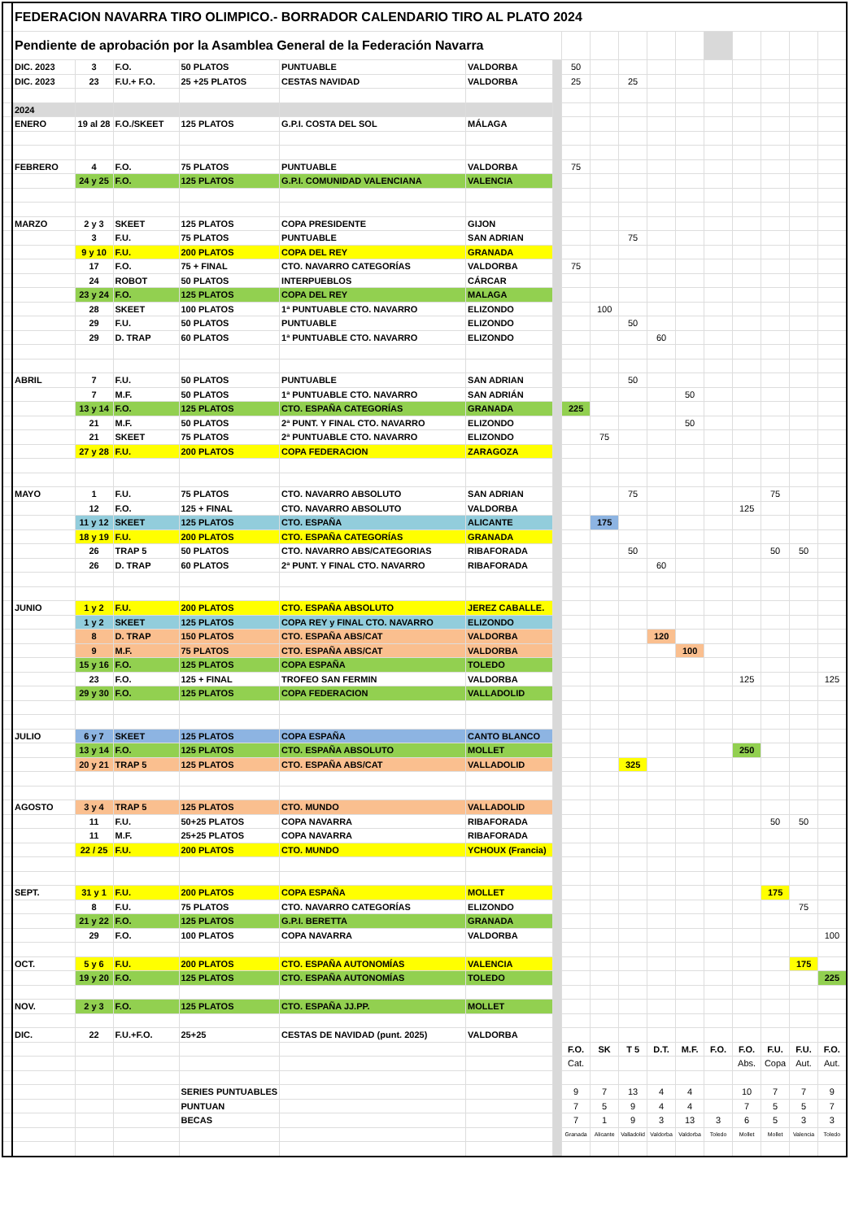| | FEDERACION NAVARRA TIRO OLIMPICO.- BORRADOR CALENDARIO TIRO AL PLATO 2024 | | | | | | | | | | | | | | | | |
| | Pendiente de aprobación por la Asamblea General de la Federación Navarra | | | | | | | | | | | | | | | | |
| | DIC. 2023 | 3 | F.O. | 50 PLATOS | PUNTUABLE | VALDORBA | | 50 | | | | | | | | | |
| | DIC. 2023 | 23 | F.U.+ F.O. | 25 +25 PLATOS | CESTAS NAVIDAD | VALDORBA | | 25 | | 25 | | | | | | | |
| | 2024 | | | | | | | | | | | | | | | | |
| | ENERO | 19 al 28 | F.O./SKEET | 125 PLATOS | G.P.I. COSTA DEL SOL | MÁLAGA | | | | | | | | | | | |
| | FEBRERO | 4 | F.O. | 75 PLATOS | PUNTUABLE | VALDORBA | | 75 | | | | | | | | | |
| | | 24 y 25 | F.O. | 125 PLATOS | G.P.I. COMUNIDAD VALENCIANA | VALENCIA | | | | | | | | | | | |
| | MARZO | 2 y 3 | SKEET | 125 PLATOS | COPA PRESIDENTE | GIJON | | | | | | | | | | | |
| | | 3 | F.U. | 75 PLATOS | PUNTUABLE | SAN ADRIAN | | | | 75 | | | | | | | |
| | | 9 y 10 | F.U. | 200 PLATOS | COPA DEL REY | GRANADA | | | | | | | | | | | |
| | | 17 | F.O. | 75 + FINAL | CTO. NAVARRO CATEGORÍAS | VALDORBA | | 75 | | | | | | | | | |
| | | 24 | ROBOT | 50 PLATOS | INTERPUEBLOS | CÁRCAR | | | | | | | | | | | |
| | | 23 y 24 | F.O. | 125 PLATOS | COPA DEL REY | MALAGA | | | | | | | | | | | |
| | | 28 | SKEET | 100 PLATOS | 1ª PUNTUABLE CTO. NAVARRO | ELIZONDO | | | 100 | | | | | | | | |
| | | 29 | F.U. | 50 PLATOS | PUNTUABLE | ELIZONDO | | | | 50 | | | | | | | |
| | | 29 | D. TRAP | 60 PLATOS | 1ª PUNTUABLE CTO. NAVARRO | ELIZONDO | | | | | 60 | | | | | | |
| | ABRIL | 7 | F.U. | 50 PLATOS | PUNTUABLE | SAN ADRIAN | | | | 50 | | | | | | | |
| | | 7 | M.F. | 50 PLATOS | 1ª PUNTUABLE CTO. NAVARRO | SAN ADRIÁN | | | | | | 50 | | | | | |
| | | 13 y 14 | F.O. | 125 PLATOS | CTO. ESPAÑA CATEGORÍAS | GRANADA | | 225 | | | | | | | | | |
| | | 21 | M.F. | 50 PLATOS | 2ª PUNT. Y FINAL CTO. NAVARRO | ELIZONDO | | | | | | 50 | | | | | |
| | | 21 | SKEET | 75 PLATOS | 2ª PUNTUABLE CTO. NAVARRO | ELIZONDO | | | 75 | | | | | | | | |
| | | 27 y 28 | F.U. | 200 PLATOS | COPA FEDERACION | ZARAGOZA | | | | | | | | | | | |
| | MAYO | 1 | F.U. | 75 PLATOS | CTO. NAVARRO ABSOLUTO | SAN ADRIAN | | | | 75 | | | | | 75 | | |
| | | 12 | F.O. | 125 + FINAL | CTO. NAVARRO ABSOLUTO | VALDORBA | | | | | | | | 125 | | | |
| | | 11 y 12 | SKEET | 125 PLATOS | CTO. ESPAÑA | ALICANTE | | | 175 | | | | | | | | |
| | | 18 y 19 | F.U. | 200 PLATOS | CTO. ESPAÑA CATEGORÍAS | GRANADA | | | | | | | | | | | |
| | | 26 | TRAP 5 | 50 PLATOS | CTO. NAVARRO ABS/CATEGORIAS | RIBAFORADA | | | | 50 | | | | | 50 | 50 | |
| | | 26 | D. TRAP | 60 PLATOS | 2ª PUNT. Y FINAL CTO. NAVARRO | RIBAFORADA | | | | | 60 | | | | | | |
| | JUNIO | 1 y 2 | F.U. | 200 PLATOS | CTO. ESPAÑA ABSOLUTO | JEREZ CABALLE. | | | | | | | | | | | |
| | | 1 y 2 | SKEET | 125 PLATOS | COPA REY y FINAL CTO. NAVARRO | ELIZONDO | | | | | | | | | | | |
| | | 8 | D. TRAP | 150 PLATOS | CTO. ESPAÑA ABS/CAT | VALDORBA | | | | | 120 | | | | | | |
| | | 9 | M.F. | 75 PLATOS | CTO. ESPAÑA ABS/CAT | VALDORBA | | | | | | 100 | | | | | |
| | | 15 y 16 | F.O. | 125 PLATOS | COPA ESPAÑA | TOLEDO | | | | | | | | | | | |
| | | 23 | F.O. | 125 + FINAL | TROFEO SAN FERMIN | VALDORBA | | | | | | | | 125 | | | 125 |
| | | 29 y 30 | F.O. | 125 PLATOS | COPA FEDERACION | VALLADOLID | | | | | | | | | | | |
| | JULIO | 6 y 7 | SKEET | 125 PLATOS | COPA ESPAÑA | CANTO BLANCO | | | | | | | | | | | |
| | | 13 y 14 | F.O. | 125 PLATOS | CTO. ESPAÑA ABSOLUTO | MOLLET | | | | | | | | 250 | | | |
| | | 20 y 21 | TRAP 5 | 125 PLATOS | CTO. ESPAÑA ABS/CAT | VALLADOLID | | | | 325 | | | | | | | |
| | AGOSTO | 3 y 4 | TRAP 5 | 125 PLATOS | CTO. MUNDO | VALLADOLID | | | | | | | | | | | |
| | | 11 | F.U. | 50+25 PLATOS | COPA NAVARRA | RIBAFORADA | | | | | | | | | 50 | 50 | |
| | | 11 | M.F. | 25+25 PLATOS | COPA NAVARRA | RIBAFORADA | | | | | | | | | | | |
| | | 22 / 25 | F.U. | 200 PLATOS | CTO. MUNDO | YCHOUX (Francia) | | | | | | | | | | | |
| | SEPT. | 31 y 1 | F.U. | 200 PLATOS | COPA ESPAÑA | MOLLET | | | | | | | | | 175 | | |
| | | 8 | F.U. | 75 PLATOS | CTO. NAVARRO CATEGORÍAS | ELIZONDO | | | | | | | | | | 75 | |
| | | 21 y 22 | F.O. | 125 PLATOS | G.P.I. BERETTA | GRANADA | | | | | | | | | | | |
| | | 29 | F.O. | 100 PLATOS | COPA NAVARRA | VALDORBA | | | | | | | | | | | 100 |
| | OCT. | 5 y 6 | F.U. | 200 PLATOS | CTO. ESPAÑA AUTONOMÍAS | VALENCIA | | | | | | | | | | 175 | |
| | | 19 y 20 | F.O. | 125 PLATOS | CTO. ESPAÑA AUTONOMÍAS | TOLEDO | | | | | | | | | | | 225 |
| | NOV. | 2 y 3 | F.O. | 125 PLATOS | CTO. ESPAÑA JJ.PP. | MOLLET | | | | | | | | | | | |
| | DIC. | 22 | F.U.+F.O. | 25+25 | CESTAS DE NAVIDAD (punt. 2025) | VALDORBA | | | | | | | | | | | |
| | | | | | | | | F.O. | SK | T 5 | D.T. | M.F. | F.O. | F.O. | F.U. | F.U. | F.O. |
| | | | | | | | | Cat. | | | | | | Abs. | Copa | Aut. | Aut. |
| | | | | SERIES PUNTUABLES | | | | 9 | 7 | 13 | 4 | 4 | | 10 | 7 | 7 | 9 |
| | | | | PUNTUAN | | | | 7 | 5 | 9 | 4 | 4 | | 7 | 5 | 5 | 7 |
| | | | | BECAS | | | | 7 | 1 | 9 | 3 | 13 | 3 | 6 | 5 | 3 | 3 |
| | | | | | | | | Granada | Alicante | Valladolid | Valdorba | Valdorba | Toledo | Mollet | Mollet | Valencia | Toledo |